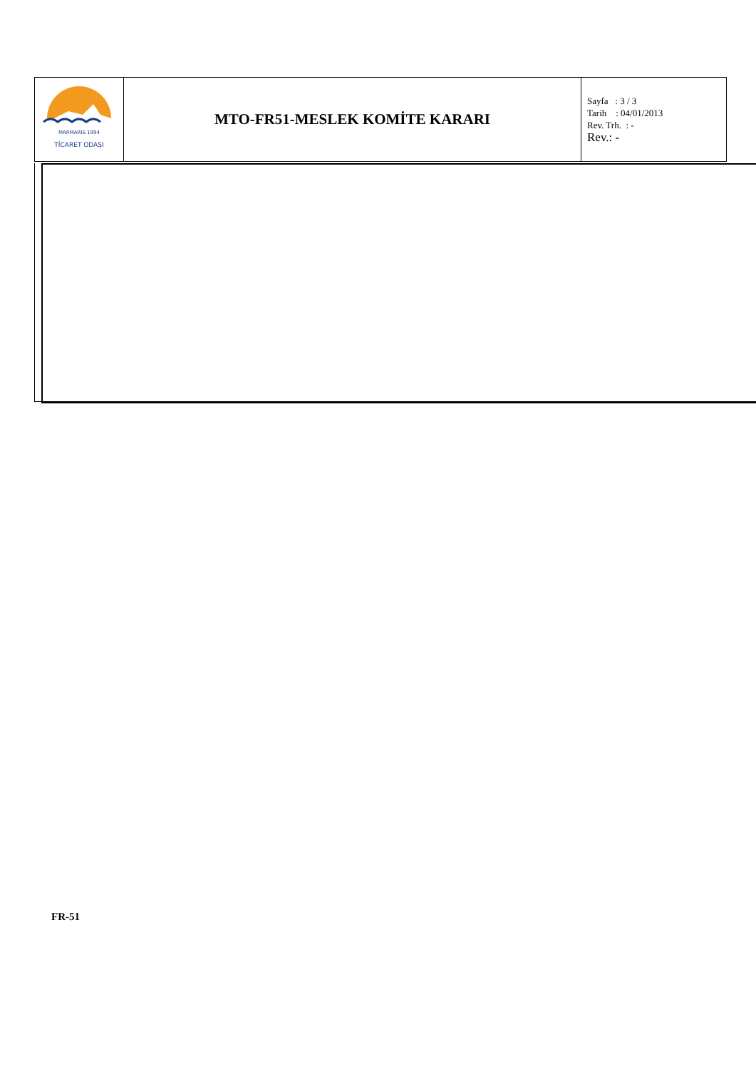| MARMARIS 1994 TİCARET ODASI | MTO-FR51-MESLEK KOMİTE KARARI | Sayfa : 3 / 3 Tarih : 04/01/2013 Rev. Trh. : - Rev.: - |
FR-51